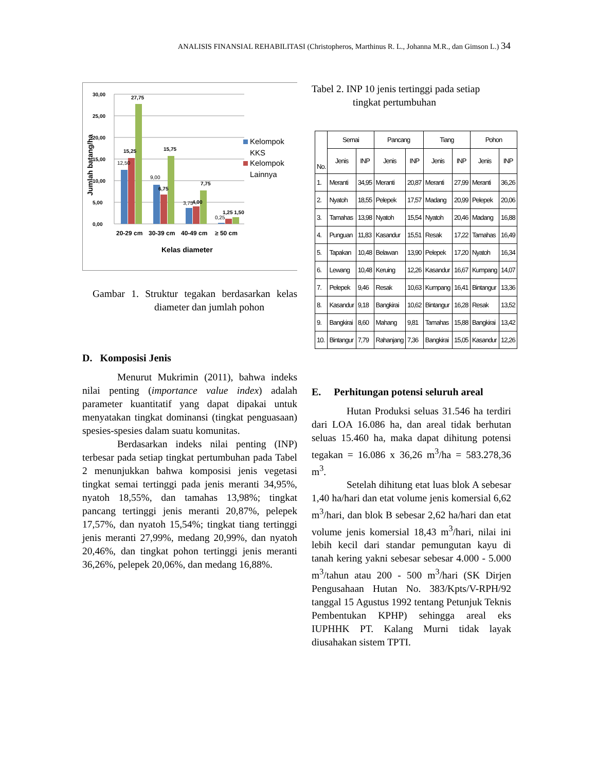ANALISIS FINANSIAL REHABILITASI (Christopheros, Marthinus R. L., Johanna M.R., dan Gimson L.) 34
30,00
25,00
20,00
15,00
10,00
5,00
0,00
27,75
15,25
15,75
7,75
6,75
4,00
1,25 1,50
12,50
9,00
3,75
0,25
20-29 cm
30-39 cm
40-49 cm
≥ 50 cm
Kelas diameter
Jumlah batang/ha
Kelompok
KKS
Kelompok
Lainnya
Gambar 1. Struktur tegakan berdasarkan kelas diameter dan jumlah pohon
D. Komposisi Jenis
Menurut Mukrimin (2011), bahwa indeks nilai penting (importance value index) adalah parameter kuantitatif yang dapat dipakai untuk menyatakan tingkat dominansi (tingkat penguasaan) spesies-spesies dalam suatu komunitas.
Berdasarkan indeks nilai penting (INP) terbesar pada setiap tingkat pertumbuhan pada Tabel 2 menunjukkan bahwa komposisi jenis vegetasi tingkat semai tertinggi pada jenis meranti 34,95%, nyatoh 18,55%, dan tamahas 13,98%; tingkat pancang tertinggi jenis meranti 20,87%, pelepek 17,57%, dan nyatoh 15,54%; tingkat tiang tertinggi jenis meranti 27,99%, medang 20,99%, dan nyatoh 20,46%, dan tingkat pohon tertinggi jenis meranti 36,26%, pelepek 20,06%, dan medang 16,88%.
Tabel 2. INP 10 jenis tertinggi pada setiap
tingkat pertumbuhan
| No. | Semai | | Pancang | | Tiang | | Pohon | |
| --- | --- | --- | --- | --- | --- | --- | --- | --- |
| | Jenis | INP | Jenis | INP | Jenis | INP | Jenis | INP |
| 1. | Meranti | 34,95 | Meranti | 20,87 | Meranti | 27,99 | Meranti | 36,26 |
| 2. | Nyatoh | 18,55 | Pelepek | 17,57 | Madang | 20,99 | Pelepek | 20,06 |
| 3. | Tamahas | 13,98 | Nyatoh | 15,54 | Nyatoh | 20,46 | Madang | 16,88 |
| 4. | Punguan | 11,83 | Kasandur | 15,51 | Resak | 17,22 | Tamahas | 16,49 |
| 5. | Tapakan | 10,48 | Belawan | 13,90 | Pelepek | 17,20 | Nyatoh | 16,34 |
| 6. | Lewang | 10,48 | Keruing | 12,26 | Kasandur | 16,67 | Kumpang | 14,07 |
| 7. | Pelepek | 9,46 | Resak | 10,63 | Kumpang | 16,41 | Bintangur | 13,36 |
| 8. | Kasandur | 9,18 | Bangkirai | 10,62 | Bintangur | 16,28 | Resak | 13,52 |
| 9. | Bangkirai | 8,60 | Mahang | 9,81 | Tamahas | 15,88 | Bangkirai | 13,42 |
| 10. | Bintangur | 7,79 | Rahanjang | 7,36 | Bangkirai | 15,05 | Kasandur | 12,26 |
E. Perhitungan potensi seluruh areal
Hutan Produksi seluas 31.546 ha terdiri dari LOA 16.086 ha, dan areal tidak berhutan seluas 15.460 ha, maka dapat dihitung potensi tegakan = 16.086 x 36,26 m<sup>3</sup>/ha = 583.278,36 m<sup>3</sup>.
Setelah dihitung etat luas blok A sebesar 1,40 ha/hari dan etat volume jenis komersial 6,62 m<sup>3</sup>/hari, dan blok B sebesar 2,62 ha/hari dan etat volume jenis komersial 18,43 m<sup>3</sup>/hari, nilai ini lebih kecil dari standar pemungutan kayu di tanah kering yakni sebesar sebesar 4.000 - 5.000 m<sup>3</sup>/tahun atau 200 - 500 m<sup>3</sup>/hari (SK Dirjen Pengusahaan Hutan No. 383/Kpts/V-RPH/92 tanggal 15 Agustus 1992 tentang Petunjuk Teknis Pembentukan KPHP) sehingga areal eks IUPHHK PT. Kalang Murni tidak layak diusahakan sistem TPTI.